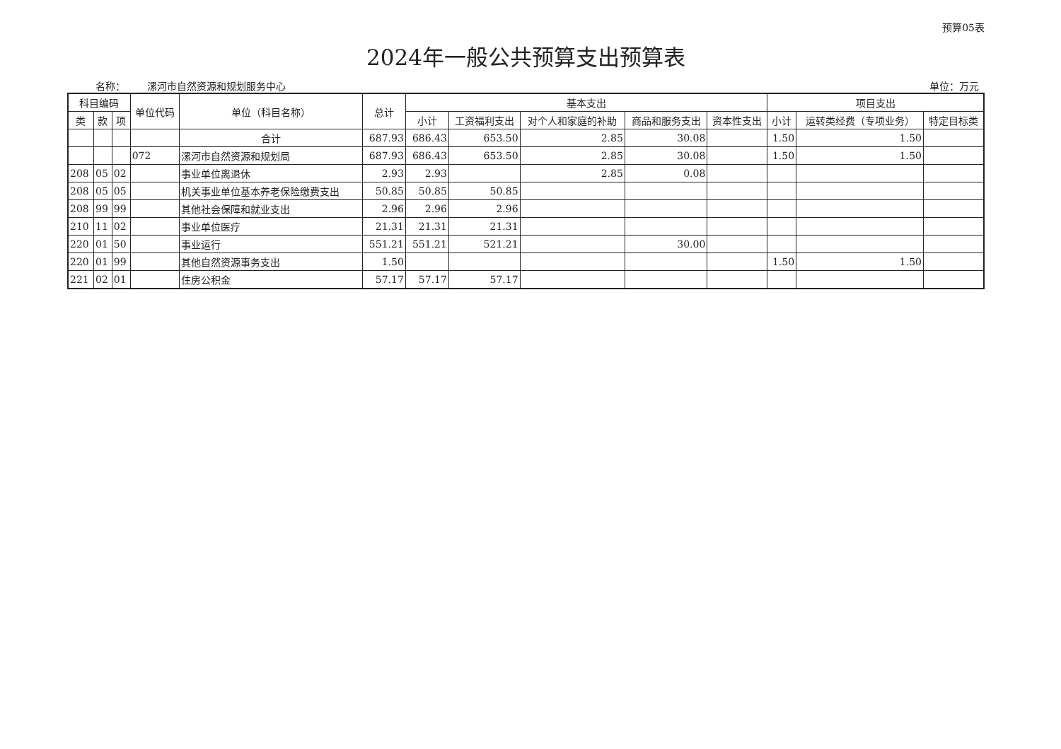预算05表
2024年一般公共预算支出预算表
名称： 漯河市自然资源和规划服务中心 单位：万元
| 科目编码 | | | 单位代码 | 单位（科目名称） | 总计 | 基本支出 | | | | | 项目支出 | | |
| --- | --- | --- | --- | --- | --- | --- | --- | --- | --- | --- | --- | --- | --- |
| 类 | 款 | 项 | | | | 小计 | 工资福利支出 | 对个人和家庭的补助 | 商品和服务支出 | 资本性支出 | 小计 | 运转类经费（专项业务） | 特定目标类 |
| | | | | 合计 | 687.93 | 686.43 | 653.50 | 2.85 | 30.08 | | 1.50 | 1.50 | |
| | | | 072 | 漯河市自然资源和规划局 | 687.93 | 686.43 | 653.50 | 2.85 | 30.08 | | 1.50 | 1.50 | |
| 208 | 05 | 02 | | 事业单位离退休 | 2.93 | 2.93 | | 2.85 | 0.08 | | | | |
| 208 | 05 | 05 | | 机关事业单位基本养老保险缴费支出 | 50.85 | 50.85 | 50.85 | | | | | | |
| 208 | 99 | 99 | | 其他社会保障和就业支出 | 2.96 | 2.96 | 2.96 | | | | | | |
| 210 | 11 | 02 | | 事业单位医疗 | 21.31 | 21.31 | 21.31 | | | | | | |
| 220 | 01 | 50 | | 事业运行 | 551.21 | 551.21 | 521.21 | | 30.00 | | | | |
| 220 | 01 | 99 | | 其他自然资源事务支出 | 1.50 | | | | | | 1.50 | 1.50 | |
| 221 | 02 | 01 | | 住房公积金 | 57.17 | 57.17 | 57.17 | | | | | | |